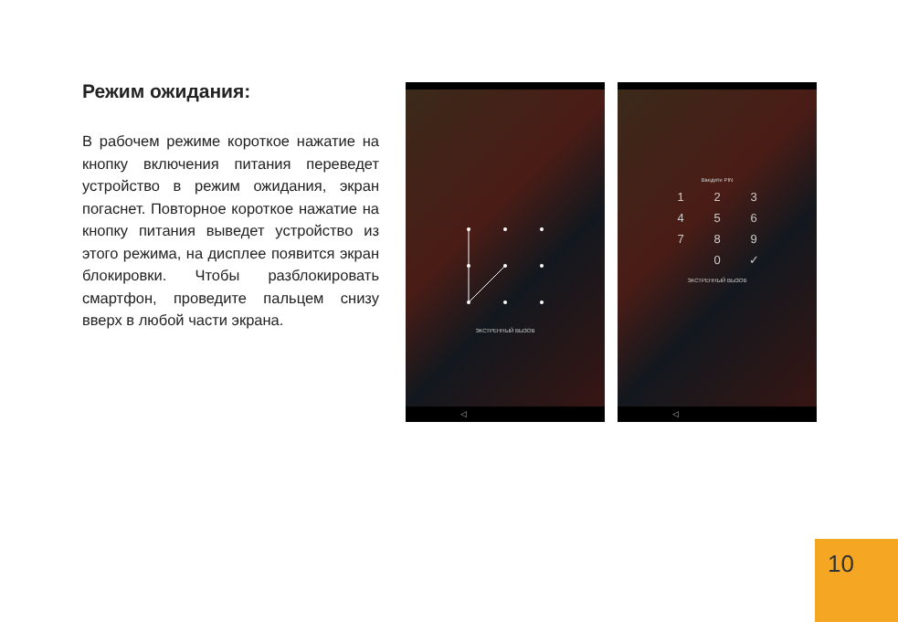Режим ожидания:
В рабочем режиме короткое нажатие на кнопку включения питания переведет устройство в режим ожидания, экран погаснет. Повторное короткое нажатие на кнопку питания выведет устройство из этого режима, на дисплее появится экран блокировки. Чтобы разблокировать смартфон, проведите пальцем снизу вверх в любой части экрана.
ЭКСТРЕННЫЙ ВЫЗОВ
◁
Введите PIN
123456789 0 ✓
ЭКСТРЕННЫЙ ВЫЗОВ
◁
10